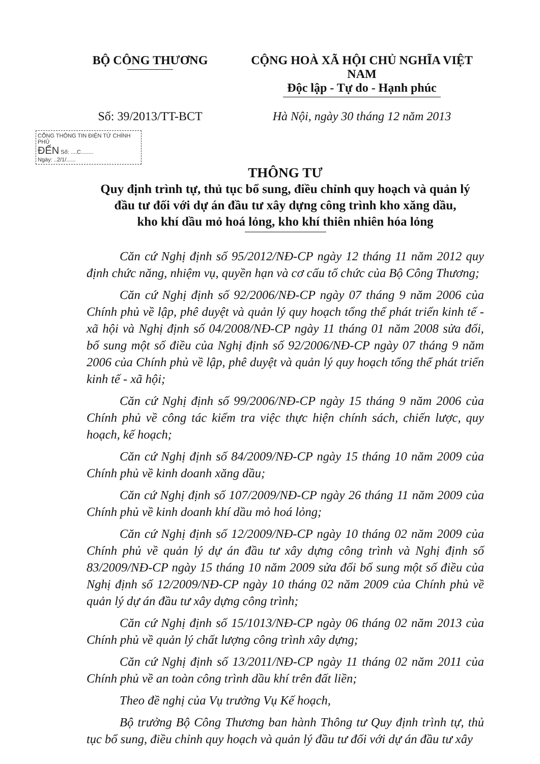BỘ CÔNG THƯƠNG CỘNG HOÀ XÃ HỘI CHỦ NGHĨA VIỆT NAM
Độc lập - Tự do - Hạnh phúc
Số: 39/2013/TT-BCT
Hà Nội, ngày 30 tháng 12 năm 2013
CỔNG THÔNG TIN ĐIỆN TỬ CHÍNH PHỦ
ĐẾN Số: ....C........
Ngày: ..2/1/......
THÔNG TƯ
Quy định trình tự, thủ tục bổ sung, điều chỉnh quy hoạch và quản lý
đầu tư đối với dự án đầu tư xây dựng công trình kho xăng dầu,
kho khí dầu mỏ hoá lỏng, kho khí thiên nhiên hóa lỏng
Căn cứ Nghị định số 95/2012/NĐ-CP ngày 12 tháng 11 năm 2012 quy định chức năng, nhiệm vụ, quyền hạn và cơ cấu tổ chức của Bộ Công Thương;
Căn cứ Nghị định số 92/2006/NĐ-CP ngày 07 tháng 9 năm 2006 của Chính phủ về lập, phê duyệt và quản lý quy hoạch tổng thể phát triển kinh tế - xã hội và Nghị định số 04/2008/NĐ-CP ngày 11 tháng 01 năm 2008 sửa đổi, bổ sung một số điều của Nghị định số 92/2006/NĐ-CP ngày 07 tháng 9 năm 2006 của Chính phủ về lập, phê duyệt và quản lý quy hoạch tổng thể phát triển kinh tế - xã hội;
Căn cứ Nghị định số 99/2006/NĐ-CP ngày 15 tháng 9 năm 2006 của Chính phủ về công tác kiểm tra việc thực hiện chính sách, chiến lược, quy hoạch, kế hoạch;
Căn cứ Nghị định số 84/2009/NĐ-CP ngày 15 tháng 10 năm 2009 của Chính phủ về kinh doanh xăng dầu;
Căn cứ Nghị định số 107/2009/NĐ-CP ngày 26 tháng 11 năm 2009 của Chính phủ về kinh doanh khí dầu mỏ hoá lỏng;
Căn cứ Nghị định số 12/2009/NĐ-CP ngày 10 tháng 02 năm 2009 của Chính phủ về quản lý dự án đầu tư xây dựng công trình và Nghị định số 83/2009/NĐ-CP ngày 15 tháng 10 năm 2009 sửa đổi bổ sung một số điều của Nghị định số 12/2009/NĐ-CP ngày 10 tháng 02 năm 2009 của Chính phủ về quản lý dự án đầu tư xây dựng công trình;
Căn cứ Nghị định số 15/1013/NĐ-CP ngày 06 tháng 02 năm 2013 của Chính phủ về quản lý chất lượng công trình xây dựng;
Căn cứ Nghị định số 13/2011/NĐ-CP ngày 11 tháng 02 năm 2011 của Chính phủ về an toàn công trình dầu khí trên đất liền;
Theo đề nghị của Vụ trưởng Vụ Kế hoạch,
Bộ trưởng Bộ Công Thương ban hành Thông tư Quy định trình tự, thủ tục bổ sung, điều chỉnh quy hoạch và quản lý đầu tư đối với dự án đầu tư xây